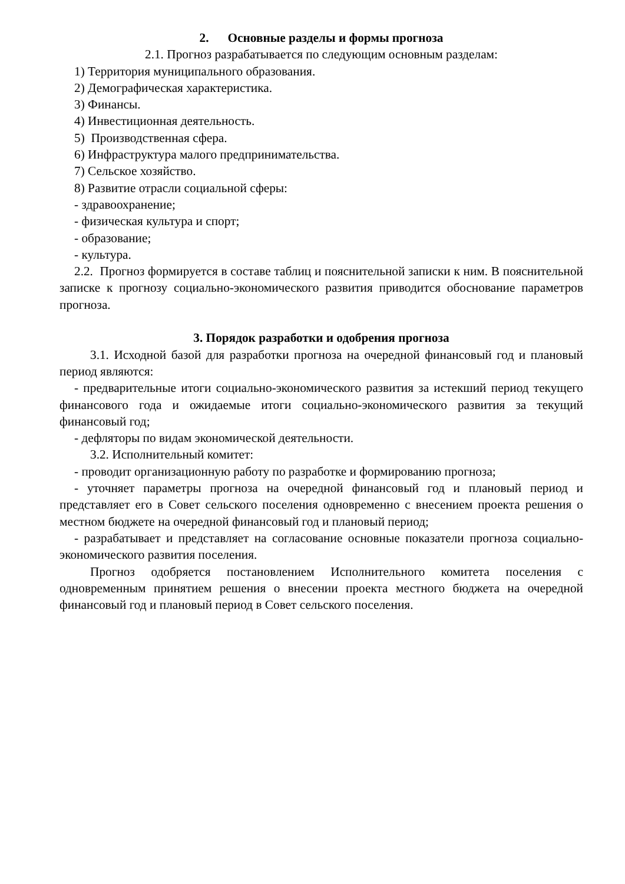2. Основные разделы и формы прогноза
2.1. Прогноз разрабатывается по следующим основным разделам:
1) Территория муниципального образования.
2) Демографическая характеристика.
3) Финансы.
4) Инвестиционная деятельность.
5) Производственная сфера.
6) Инфраструктура малого предпринимательства.
7) Сельское хозяйство.
8) Развитие отрасли социальной сферы:
- здравоохранение;
- физическая культура и спорт;
- образование;
- культура.
2.2. Прогноз формируется в составе таблиц и пояснительной записки к ним. В пояснительной записке к прогнозу социально-экономического развития приводится обоснование параметров прогноза.
3. Порядок разработки и одобрения прогноза
3.1. Исходной базой для разработки прогноза на очередной финансовый год и плановый период являются:
- предварительные итоги социально-экономического развития за истекший период текущего финансового года и ожидаемые итоги социально-экономического развития за текущий финансовый год;
- дефляторы по видам экономической деятельности.
3.2. Исполнительный комитет:
- проводит организационную работу по разработке и формированию прогноза;
- уточняет параметры прогноза на очередной финансовый год и плановый период и представляет его в Совет сельского поселения одновременно с внесением проекта решения о местном бюджете на очередной финансовый год и плановый период;
- разрабатывает и представляет на согласование основные показатели прогноза социально-экономического развития поселения.
Прогноз одобряется постановлением Исполнительного комитета поселения с одновременным принятием решения о внесении проекта местного бюджета на очередной финансовый год и плановый период в Совет сельского поселения.